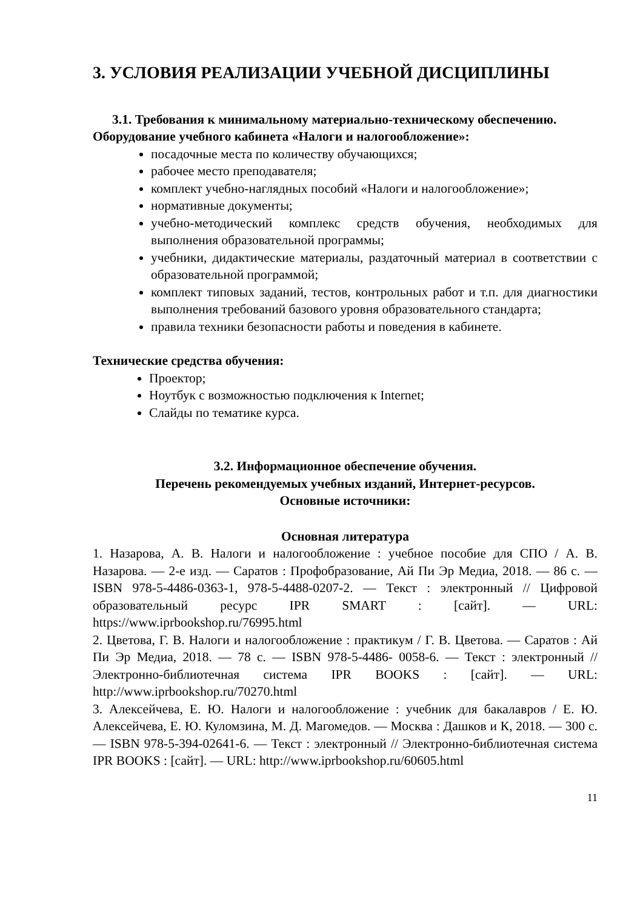3. УСЛОВИЯ РЕАЛИЗАЦИИ УЧЕБНОЙ ДИСЦИПЛИНЫ
3.1. Требования к минимальному материально-техническому обеспечению.
Оборудование учебного кабинета «Налоги и налогообложение»:
посадочные места по количеству обучающихся;
рабочее место преподавателя;
комплект учебно-наглядных пособий «Налоги и налогообложение»;
нормативные документы;
учебно-методический комплекс средств обучения, необходимых для выполнения образовательной программы;
учебники, дидактические материалы, раздаточный материал в соответствии с образовательной программой;
комплект типовых заданий, тестов, контрольных работ и т.п. для диагностики выполнения требований базового уровня образовательного стандарта;
правила техники безопасности работы и поведения в кабинете.
Технические средства обучения:
Проектор;
Ноутбук с возможностью подключения к Internet;
Слайды по тематике курса.
3.2. Информационное обеспечение обучения.
Перечень рекомендуемых учебных изданий, Интернет-ресурсов.
Основные источники:
Основная литература
1. Назарова, А. В. Налоги и налогообложение : учебное пособие для СПО / А. В. Назарова. — 2-е изд. — Саратов : Профобразование, Ай Пи Эр Медиа, 2018. — 86 c. — ISBN 978-5-4486-0363-1, 978-5-4488-0207-2. — Текст : электронный // Цифровой образовательный ресурс IPR SMART : [сайт]. — URL: https://www.iprbookshop.ru/76995.html
2. Цветова, Г. В. Налоги и налогообложение : практикум / Г. В. Цветова. — Саратов : Ай Пи Эр Медиа, 2018. — 78 c. — ISBN 978-5-4486- 0058-6. — Текст : электронный // Электронно-библиотечная система IPR BOOKS : [сайт]. — URL: http://www.iprbookshop.ru/70270.html
3. Алексейчева, Е. Ю. Налоги и налогообложение : учебник для бакалавров / Е. Ю. Алексейчева, Е. Ю. Куломзина, М. Д. Магомедов. — Москва : Дашков и К, 2018. — 300 c. — ISBN 978-5-394-02641-6. — Текст : электронный // Электронно-библиотечная система IPR BOOKS : [сайт]. — URL: http://www.iprbookshop.ru/60605.html
11